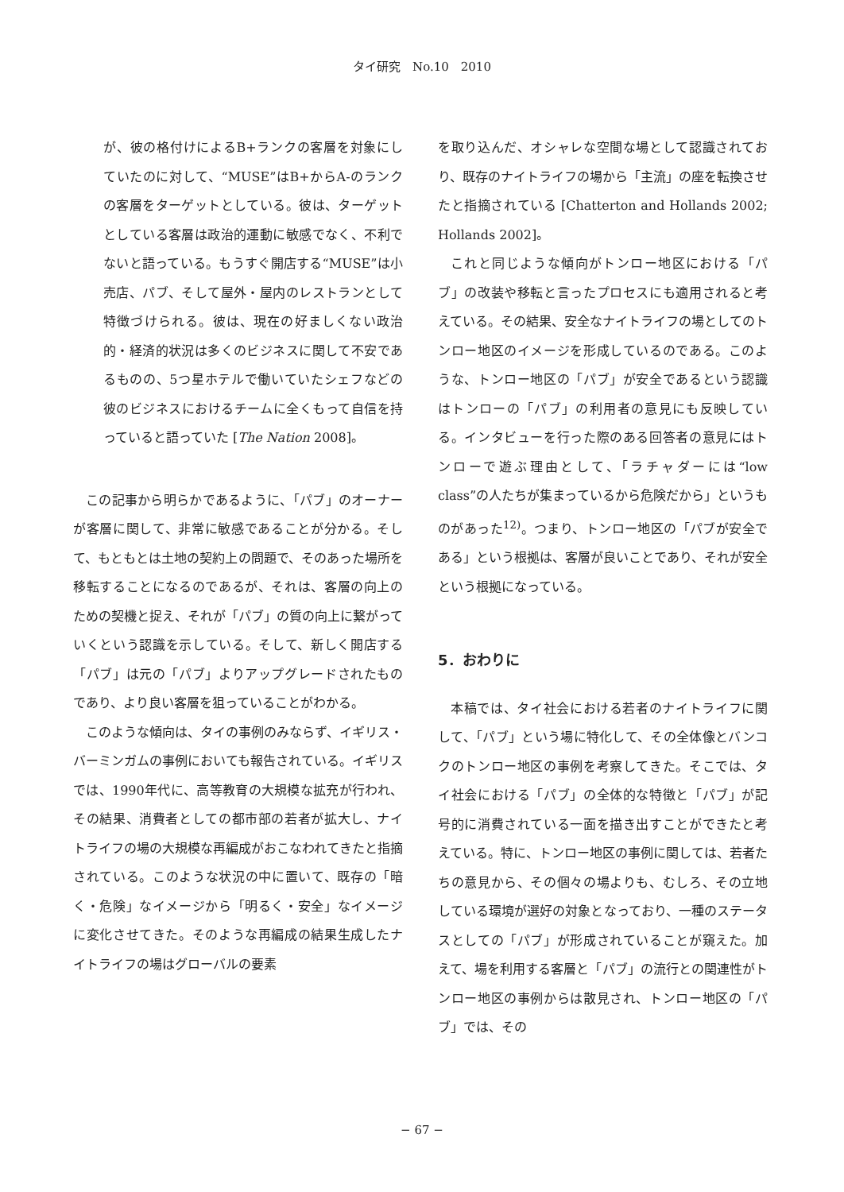タイ研究　No.10　2010
が、彼の格付けによるB+ランクの客層を対象にしていたのに対して、“MUSE”はB+からA-のランクの客層をターゲットとしている。彼は、ターゲットとしている客層は政治的運動に敏感でなく、不利でないと語っている。もうすぐ開店する“MUSE”は小売店、パブ、そして屋外・屋内のレストランとして特徴づけられる。彼は、現在の好ましくない政治的・経済的状況は多くのビジネスに関して不安であるものの、5つ星ホテルで働いていたシェフなどの彼のビジネスにおけるチームに全くもって自信を持っていると語っていた [The Nation 2008]。
この記事から明らかであるように、「パブ」のオーナーが客層に関して、非常に敏感であることが分かる。そして、もともとは土地の契約上の問題で、そのあった場所を移転することになるのであるが、それは、客層の向上のための契機と捉え、それが「パブ」の質の向上に繋がっていくという認識を示している。そして、新しく開店する「パブ」は元の「パブ」よりアップグレードされたものであり、より良い客層を狙っていることがわかる。
このような傾向は、タイの事例のみならず、イギリス・バーミンガムの事例においても報告されている。イギリスでは、1990年代に、高等教育の大規模な拡充が行われ、その結果、消費者としての都市部の若者が拡大し、ナイトライフの場の大規模な再編成がおこなわれてきたと指摘されている。このような状況の中に置いて、既存の「暗く・危険」なイメージから「明るく・安全」なイメージに変化させてきた。そのような再編成の結果生成したナイトライフの場はグローバルの要素
を取り込んだ、オシャレな空間な場として認識されており、既存のナイトライフの場から「主流」の座を転換させたと指摘されている [Chatterton and Hollands 2002; Hollands 2002]。
これと同じような傾向がトンロー地区における「パブ」の改装や移転と言ったプロセスにも適用されると考えている。その結果、安全なナイトライフの場としてのトンロー地区のイメージを形成しているのである。このような、トンロー地区の「パブ」が安全であるという認識はトンローの「パブ」の利用者の意見にも反映している。インタビューを行った際のある回答者の意見にはトンローで遊ぶ理由として、「ラチャダーには“low class”の人たちが集まっているから危険だから」というものがあった<sup>12)</sup>。つまり、トンロー地区の「パブが安全である」という根拠は、客層が良いことであり、それが安全という根拠になっている。
5．おわりに
本稿では、タイ社会における若者のナイトライフに関して、「パブ」という場に特化して、その全体像とバンコクのトンロー地区の事例を考察してきた。そこでは、タイ社会における「パブ」の全体的な特徴と「パブ」が記号的に消費されている一面を描き出すことができたと考えている。特に、トンロー地区の事例に関しては、若者たちの意見から、その個々の場よりも、むしろ、その立地している環境が選好の対象となっており、一種のステータスとしての「パブ」が形成されていることが窺えた。加えて、場を利用する客層と「パブ」の流行との関連性がトンロー地区の事例からは散見され、トンロー地区の「パブ」では、その
− 67 −